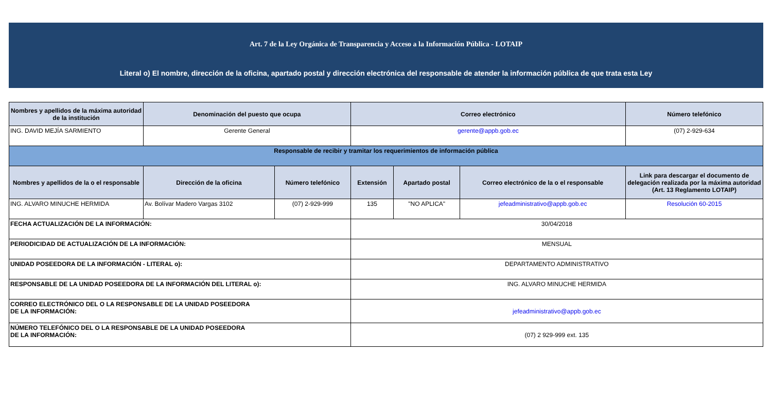Art. 7 de la Ley Orgánica de Transparencia y Acceso a la Información Pública - LOTAIP
Literal o) El nombre, dirección de la oficina, apartado postal y dirección electrónica del responsable de atender la información pública de que trata esta Ley
| Nombres y apellidos de la máxima autoridad de la institución | Denominación del puesto que ocupa | | Correo electrónico | | | Número telefónico |
| --- | --- | --- | --- | --- | --- | --- |
| ING. DAVID MEJÍA SARMIENTO | Gerente General | | gerente@appb.gob.ec | | | (07) 2-929-634 |
| Responsable de recibir y tramitar los requerimientos de información pública | | | | | | |
| Nombres y apellidos de la o el responsable | Dirección de la oficina | Número telefónico | Extensión | Apartado postal | Correo electrónico de la o el responsable | Link para descargar el documento de delegación realizada por la máxima autoridad (Art. 13 Reglamento LOTAIP) |
| ING. ALVARO MINUCHE HERMIDA | Av. Bolívar Madero Vargas 3102 | (07) 2-929-999 | 135 | "NO APLICA" | jefeadministrativo@appb.gob.ec | Resolución 60-2015 |
| FECHA ACTUALIZACIÓN DE LA INFORMACIÓN: | | | 30/04/2018 | | | |
| PERIODICIDAD DE ACTUALIZACIÓN DE LA INFORMACIÓN: | | | MENSUAL | | | |
| UNIDAD POSEEDORA DE LA INFORMACIÓN - LITERAL o): | | | DEPARTAMENTO ADMINISTRATIVO | | | |
| RESPONSABLE DE LA UNIDAD POSEEDORA DE LA INFORMACIÓN DEL LITERAL o): | | | ING. ALVARO MINUCHE HERMIDA | | | |
| CORREO ELECTRÓNICO DEL O LA RESPONSABLE DE LA UNIDAD POSEEDORA DE LA INFORMACIÓN: | | | jefeadministrativo@appb.gob.ec | | | |
| NÚMERO TELEFÓNICO DEL O LA RESPONSABLE DE LA UNIDAD POSEEDORA DE LA INFORMACIÓN: | | | (07) 2 929-999 ext. 135 | | | |